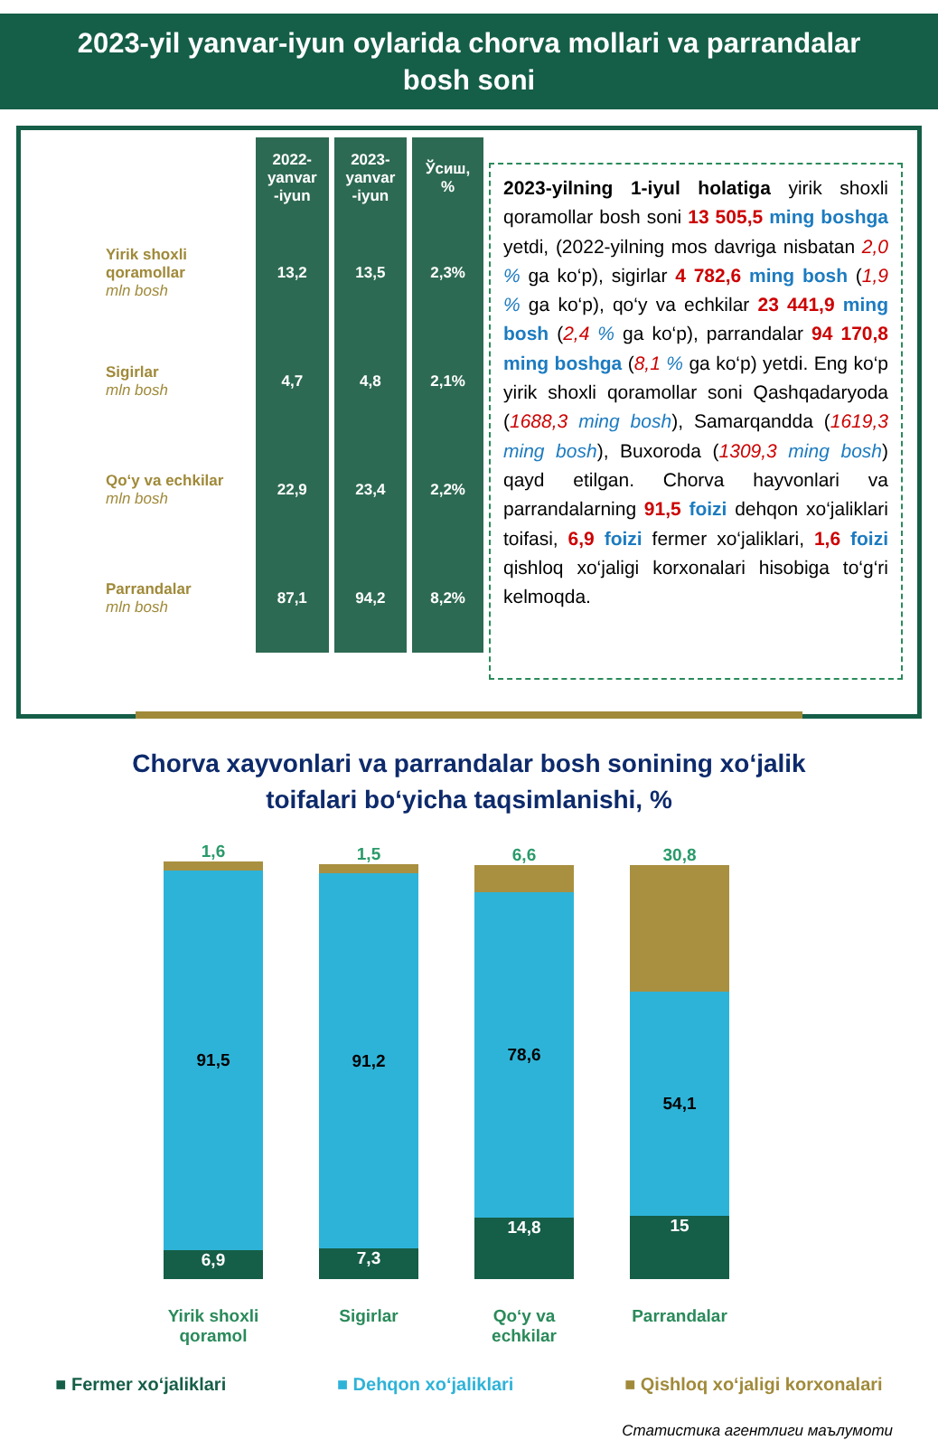2023-yil yanvar-iyun oylarida chorva mollari va parrandalar
bosh soni
| | 2022- yanvar -iyun | 2023- yanvar -iyun | Ўсиш, % |
| Yirik shoxli qoramollar mln bosh | 13,2 | 13,5 | 2,3% |
| Sigirlar mln bosh | 4,7 | 4,8 | 2,1% |
| Qo‘y va echkilar mln bosh | 22,9 | 23,4 | 2,2% |
| Parrandalar mln bosh | 87,1 | 94,2 | 8,2% |
2023-yilning 1-iyul holatiga yirik shoxli qoramollar bosh soni 13 505,5 ming boshga yetdi, (2022-yilning mos davriga nisbatan 2,0 % ga ko‘p), sigirlar 4 782,6 ming bosh (1,9 % ga ko‘p), qo‘y va echkilar 23 441,9 ming bosh (2,4 % ga ko‘p), parrandalar 94 170,8 ming boshga (8,1 % ga ko‘p) yetdi. Eng ko‘p yirik shoxli qoramollar soni Qashqadaryoda (1688,3 ming bosh), Samarqandda (1619,3 ming bosh), Buxoroda (1309,3 ming bosh) qayd etilgan. Chorva hayvonlari va parrandalarning 91,5 foizi dehqon xo‘jaliklari toifasi, 6,9 foizi fermer xo‘jaliklari, 1,6 foizi qishloq xo‘jaligi korxonalari hisobiga to‘g‘ri kelmoqda.
Chorva xayvonlari va parrandalar bosh sonining xo‘jalik
toifalari bo‘yicha taqsimlanishi, %
1,6
91,5
6,9
Yirik shoxli qoramol
1,5
91,2
7,3
Sigirlar
6,6
78,6
14,8
Qo‘y va echkilar
30,8
54,1
15
Parrandalar
■ Fermer xo‘jaliklari ■ Dehqon xo‘jaliklari ■ Qishloq xo‘jaligi korxonalari
Статистика агентлиги маълумоти